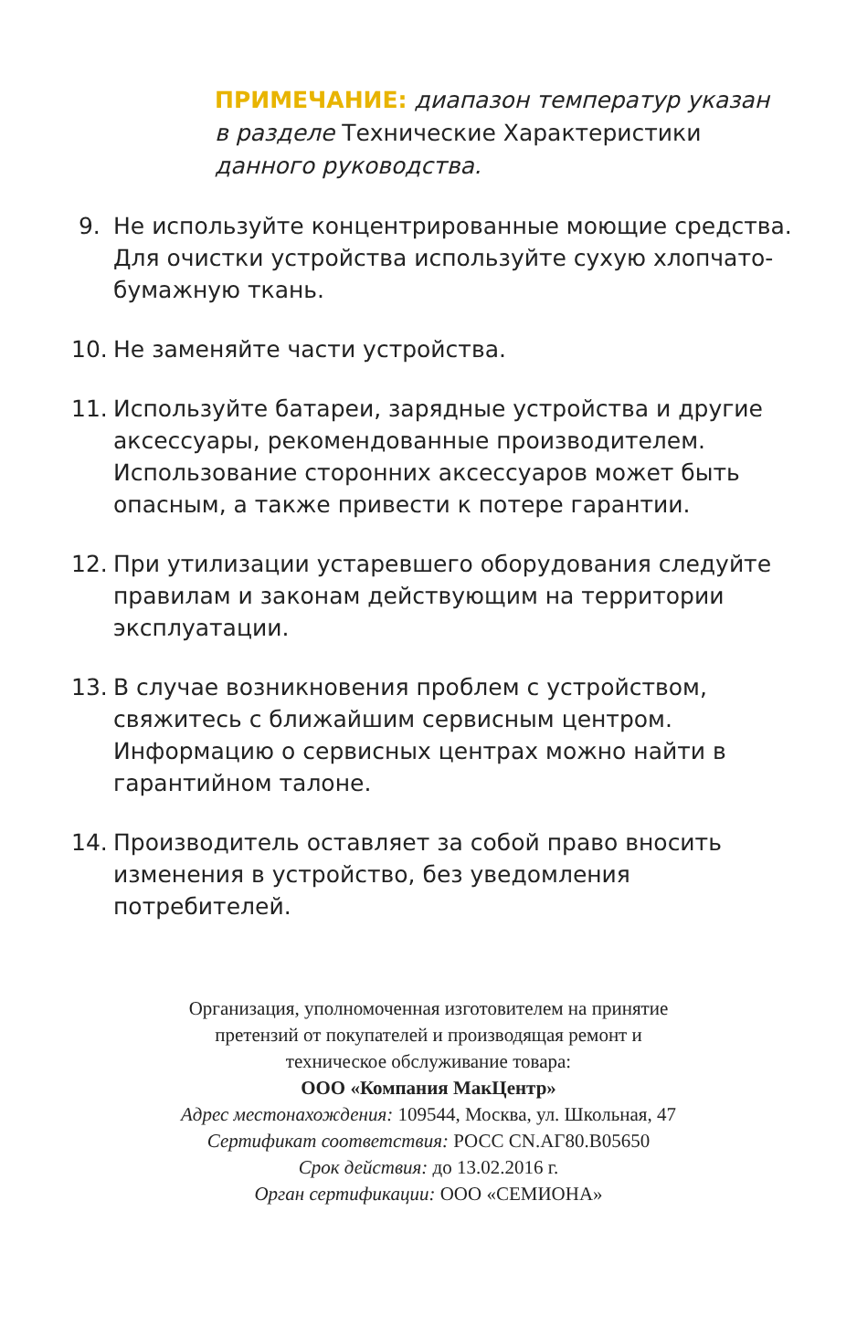ПРИМЕЧАНИЕ: диапазон температур указан
в разделе Технические Характеристики
данного руководства.
9. Не используйте концентрированные моющие средства. Для очистки устройства используйте сухую хлопчато-бумажную ткань.
10. Не заменяйте части устройства.
11. Используйте батареи, зарядные устройства и другие аксессуары, рекомендованные производителем. Использование сторонних аксессуаров может быть опасным, а также привести к потере гарантии.
12. При утилизации устаревшего оборудования следуйте правилам и законам действующим на территории эксплуатации.
13. В случае возникновения проблем с устройством, свяжитесь с ближайшим сервисным центром. Информацию о сервисных центрах можно найти в гарантийном талоне.
14. Производитель оставляет за собой право вносить изменения в устройство, без уведомления потребителей.
Организация, уполномоченная изготовителем на принятие
претензий от покупателей и производящая ремонт и
техническое обслуживание товара:
ООО «Компания МакЦентр»
Адрес местонахождения: 109544, Москва, ул. Школьная, 47
Сертификат соответствия: РОСС CN.АГ80.В05650
Срок действия: до 13.02.2016 г.
Орган сертификации: ООО «СЕМИОНА»